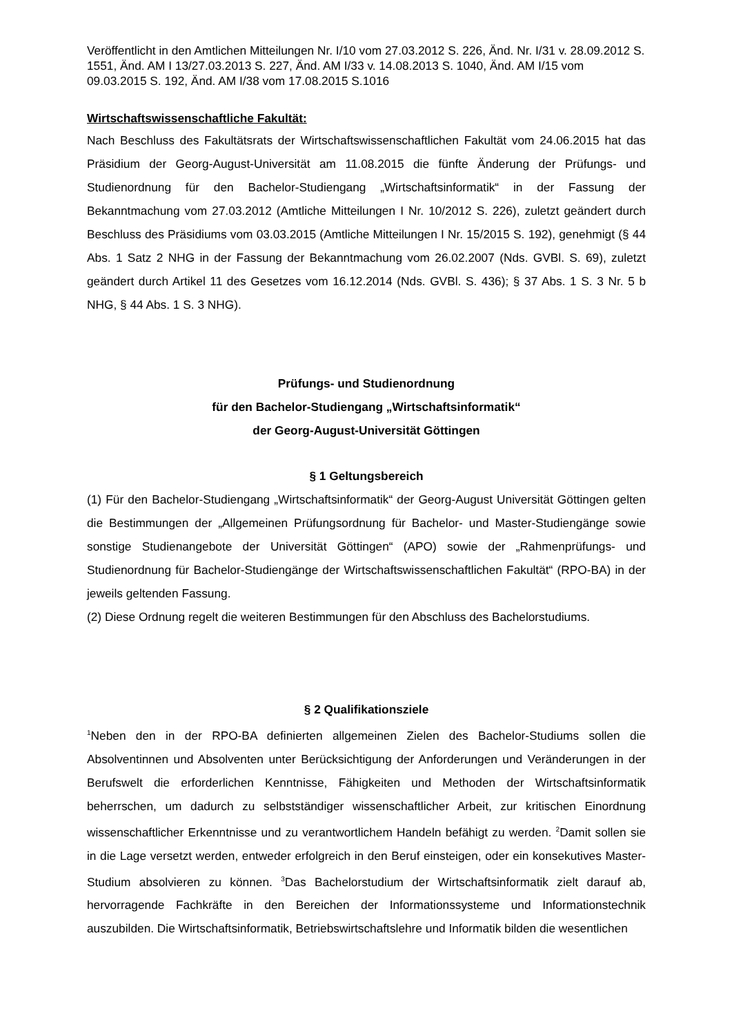Veröffentlicht in den Amtlichen Mitteilungen Nr. I/10 vom 27.03.2012 S. 226, Änd. Nr. I/31 v. 28.09.2012 S. 1551, Änd. AM I 13/27.03.2013 S. 227, Änd. AM I/33 v. 14.08.2013 S. 1040, Änd. AM I/15 vom 09.03.2015 S. 192, Änd. AM I/38 vom 17.08.2015 S.1016
Wirtschaftswissenschaftliche Fakultät:
Nach Beschluss des Fakultätsrats der Wirtschaftswissenschaftlichen Fakultät vom 24.06.2015 hat das Präsidium der Georg-August-Universität am 11.08.2015 die fünfte Änderung der Prüfungs- und Studienordnung für den Bachelor-Studiengang „Wirtschaftsinformatik“ in der Fassung der Bekanntmachung vom 27.03.2012 (Amtliche Mitteilungen I Nr. 10/2012 S. 226), zuletzt geändert durch Beschluss des Präsidiums vom 03.03.2015 (Amtliche Mitteilungen I Nr. 15/2015 S. 192), genehmigt (§ 44 Abs. 1 Satz 2 NHG in der Fassung der Bekanntmachung vom 26.02.2007 (Nds. GVBl. S. 69), zuletzt geändert durch Artikel 11 des Gesetzes vom 16.12.2014 (Nds. GVBl. S. 436); § 37 Abs. 1 S. 3 Nr. 5 b NHG, § 44 Abs. 1 S. 3 NHG).
Prüfungs- und Studienordnung
für den Bachelor-Studiengang „Wirtschaftsinformatik“
der Georg-August-Universität Göttingen
§ 1 Geltungsbereich
(1) Für den Bachelor-Studiengang „Wirtschaftsinformatik“ der Georg-August Universität Göttingen gelten die Bestimmungen der „Allgemeinen Prüfungsordnung für Bachelor- und Master-Studiengänge sowie sonstige Studienangebote der Universität Göttingen“ (APO) sowie der „Rahmenprüfungs- und Studienordnung für Bachelor-Studiengänge der Wirtschaftswissenschaftlichen Fakultät“ (RPO-BA) in der jeweils geltenden Fassung.
(2) Diese Ordnung regelt die weiteren Bestimmungen für den Abschluss des Bachelorstudiums.
§ 2 Qualifikationsziele
<sup>1</sup> Neben den in der RPO-BA definierten allgemeinen Zielen des Bachelor-Studiums sollen die Absolventinnen und Absolventen unter Berücksichtigung der Anforderungen und Veränderungen in der Berufswelt die erforderlichen Kenntnisse, Fähigkeiten und Methoden der Wirtschaftsinformatik beherrschen, um dadurch zu selbstständiger wissenschaftlicher Arbeit, zur kritischen Einordnung wissenschaftlicher Erkenntnisse und zu verantwortlichem Handeln befähigt zu werden. <sup>2</sup>Damit sollen sie in die Lage versetzt werden, entweder erfolgreich in den Beruf einsteigen, oder ein konsekutives Master-Studium absolvieren zu können. <sup>3</sup>Das Bachelorstudium der Wirtschaftsinformatik zielt darauf ab, hervorragende Fachkräfte in den Bereichen der Informationssysteme und Informationstechnik auszubilden. Die Wirtschaftsinformatik, Betriebswirtschaftslehre und Informatik bilden die wesentlichen